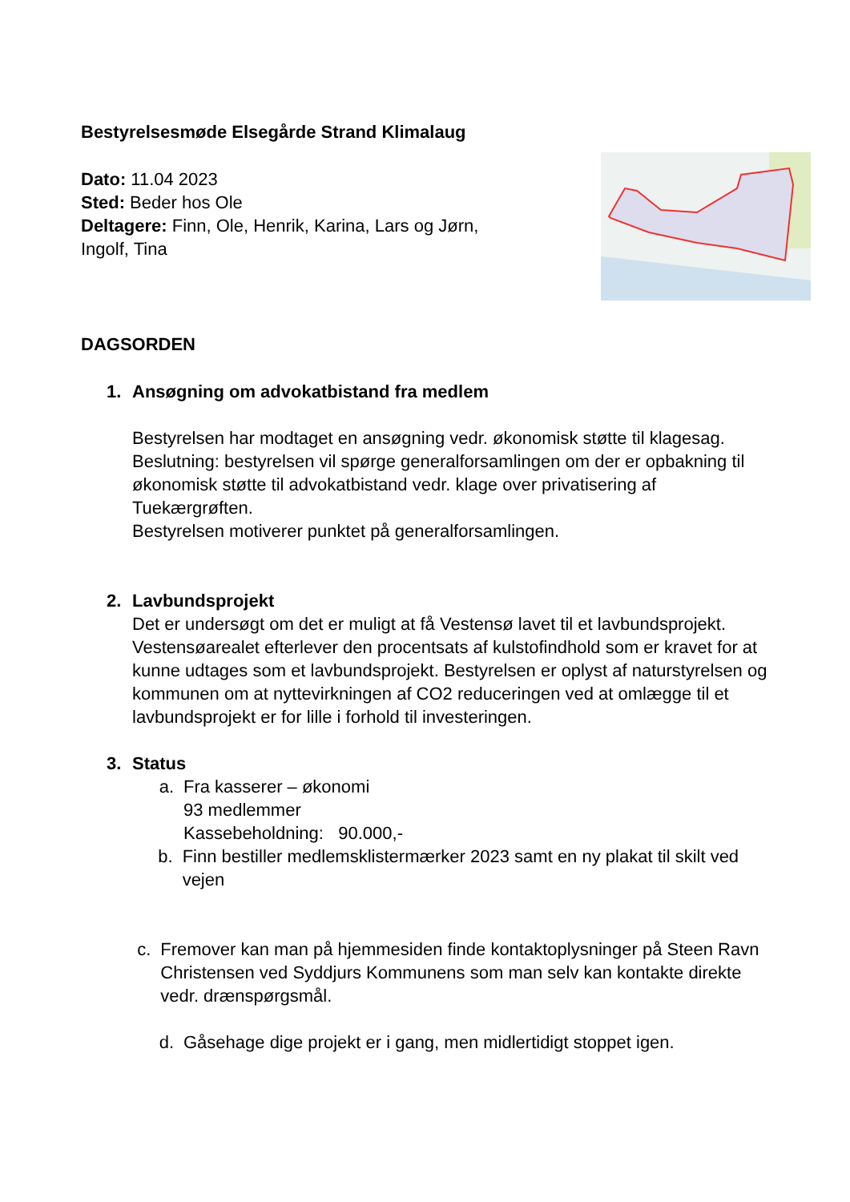Bestyrelsesmøde Elsegårde Strand Klimalaug
Dato: 11.04 2023
Sted: Beder hos Ole
Deltagere: Finn, Ole, Henrik, Karina, Lars og Jørn,
Ingolf, Tina
DAGSORDEN
1. Ansøgning om advokatbistand fra medlem
Bestyrelsen har modtaget en ansøgning vedr. økonomisk støtte til klagesag.
Beslutning: bestyrelsen vil spørge generalforsamlingen om der er opbakning til økonomisk støtte til advokatbistand vedr. klage over privatisering af Tuekærgrøften.
Bestyrelsen motiverer punktet på generalforsamlingen.
2. Lavbundsprojekt
Det er undersøgt om det er muligt at få Vestensø lavet til et lavbundsprojekt. Vestensøarealet efterlever den procentsats af kulstofindhold som er kravet for at kunne udtages som et lavbundsprojekt. Bestyrelsen er oplyst af naturstyrelsen og kommunen om at nyttevirkningen af CO2 reduceringen ved at omlægge til et lavbundsprojekt er for lille i forhold til investeringen.
3. Status
a. Fra kasserer – økonomi
93 medlemmer
Kassebeholdning: 90.000,-
b. Finn bestiller medlemsklistermærker 2023 samt en ny plakat til skilt ved vejen
c. Fremover kan man på hjemmesiden finde kontaktoplysninger på Steen Ravn Christensen ved Syddjurs Kommunens som man selv kan kontakte direkte vedr. drænspørgsmål.
d. Gåsehage dige projekt er i gang, men midlertidigt stoppet igen.